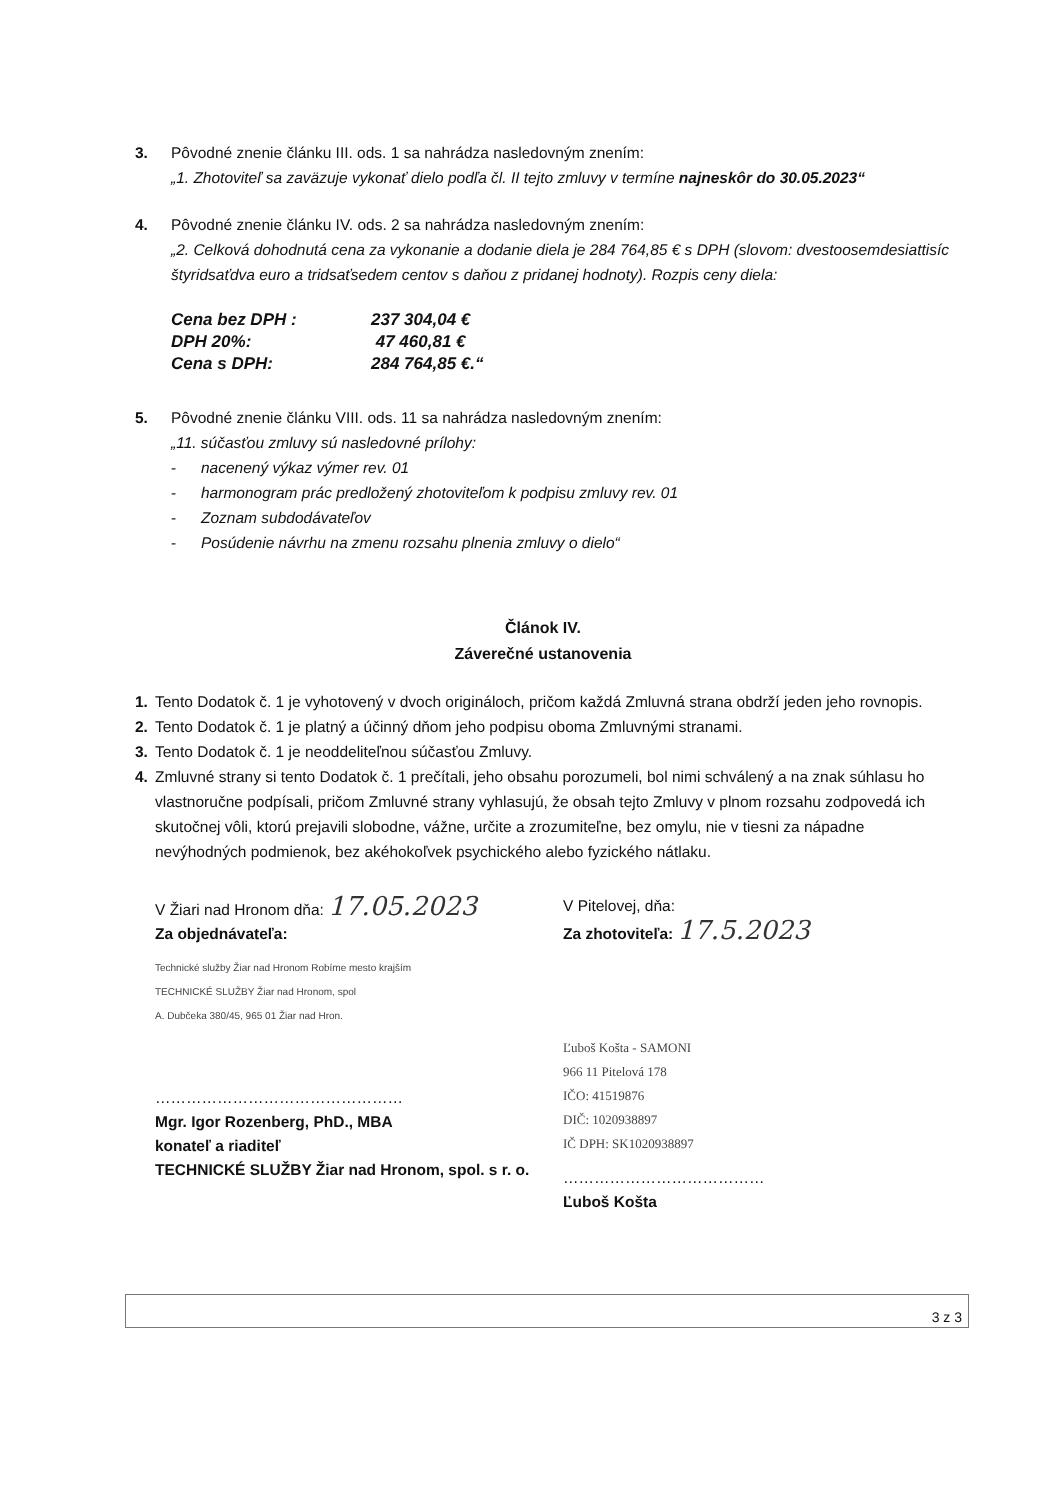3. Pôvodné znenie článku III. ods. 1 sa nahrádza nasledovným znením:
„1. Zhotoviteľ sa zaväzuje vykonať dielo podľa čl. II tejto zmluvy v termíne najneskôr do 30.05.2023“
4. Pôvodné znenie článku IV. ods. 2 sa nahrádza nasledovným znením:
„2. Celková dohodnutá cena za vykonanie a dodanie diela je 284 764,85 € s DPH (slovom: dvestoosemdesiattisíc štyridsaťdva euro a tridsaťsedem centov s daňou z pridanej hodnoty). Rozpis ceny diela:
| Cena bez DPH : | 237 304,04 € |
| DPH 20%: | 47 460,81 € |
| Cena s DPH: | 284 764,85 €.“ |
5. Pôvodné znenie článku VIII. ods. 11 sa nahrádza nasledovným znením:
„11. súčasťou zmluvy sú nasledovné prílohy:
- nacenený výkaz výmer rev. 01
- harmonogram prác predložený zhotoviteľom k podpisu zmluvy rev. 01
- Zoznam subdodávateľov
- Posúdenie návrhu na zmenu rozsahu plnenia zmluvy o dielo“
Článok IV.
Záverečné ustanovenia
1. Tento Dodatok č. 1 je vyhotovený v dvoch origináloch, pričom každá Zmluvná strana obdrží jeden jeho rovnopis.
2. Tento Dodatok č. 1 je platný a účinný dňom jeho podpisu oboma Zmluvnými stranami.
3. Tento Dodatok č. 1 je neoddeliteľnou súčasťou Zmluvy.
4. Zmluvné strany si tento Dodatok č. 1 prečítali, jeho obsahu porozumeli, bol nimi schválený a na znak súhlasu ho vlastnoručne podpísali, pričom Zmluvné strany vyhlasujú, že obsah tejto Zmluvy v plnom rozsahu zodpovedá ich skutočnej vôli, ktorú prejavili slobodne, vážne, určite a zrozumiteľne, bez omylu, nie v tiesni za nápadne nevýhodných podmienok, bez akéhokoľvek psychického alebo fyzického nátlaku.
V Žiari nad Hronom dňa: 17.05.2023
Za objednávateľa:
Technické služby Žiar nad Hronom Robíme mesto krajším
TECHNICKÉ SLUŽBY Žiar nad Hronom, spol
A. Dubčeka 380/45, 965 01 Žiar nad Hron.
…………………………………………
Mgr. Igor Rozenberg, PhD., MBA
konateľ a riaditeľ
TECHNICKÉ SLUŽBY Žiar nad Hronom, spol. s r. o.
V Pitelovej, dňa:
Za zhotoviteľa: 17.5.2023
Ľuboš Košta - SAMONI
966 11 Pitelová 178
IČO: 41519876
DIČ: 1020938897
IČ DPH: SK1020938897
…………………………………
Ľuboš Košta
3 z 3